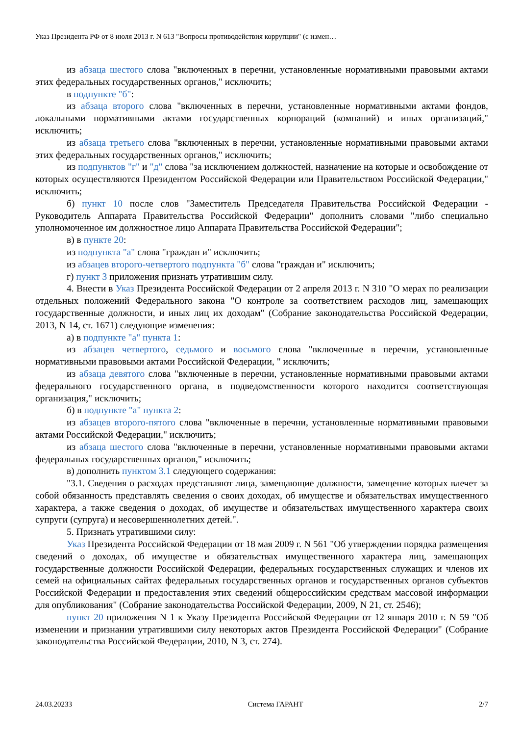Указ Президента РФ от 8 июля 2013 г. N 613 "Вопросы противодействия коррупции" (с измен…
из абзаца шестого слова "включенных в перечни, установленные нормативными правовыми актами этих федеральных государственных органов," исключить;
в подпункте "б":
из абзаца второго слова "включенных в перечни, установленные нормативными актами фондов, локальными нормативными актами государственных корпораций (компаний) и иных организаций," исключить;
из абзаца третьего слова "включенных в перечни, установленные нормативными правовыми актами этих федеральных государственных органов," исключить;
из подпунктов "г" и "д" слова "за исключением должностей, назначение на которые и освобождение от которых осуществляются Президентом Российской Федерации или Правительством Российской Федерации," исключить;
б) пункт 10 после слов "Заместитель Председателя Правительства Российской Федерации - Руководитель Аппарата Правительства Российской Федерации" дополнить словами "либо специально уполномоченное им должностное лицо Аппарата Правительства Российской Федерации";
в) в пункте 20:
из подпункта "а" слова "граждан и" исключить;
из абзацев второго-четвертого подпункта "б" слова "граждан и" исключить;
г) пункт 3 приложения признать утратившим силу.
4. Внести в Указ Президента Российской Федерации от 2 апреля 2013 г. N 310 "О мерах по реализации отдельных положений Федерального закона "О контроле за соответствием расходов лиц, замещающих государственные должности, и иных лиц их доходам" (Собрание законодательства Российской Федерации, 2013, N 14, ст. 1671) следующие изменения:
а) в подпункте "а" пункта 1:
из абзацев четвертого, седьмого и восьмого слова "включенные в перечни, установленные нормативными правовыми актами Российской Федерации, " исключить;
из абзаца девятого слова "включенные в перечни, установленные нормативными правовыми актами федерального государственного органа, в подведомственности которого находится соответствующая организация," исключить;
б) в подпункте "а" пункта 2:
из абзацев второго-пятого слова "включенные в перечни, установленные нормативными правовыми актами Российской Федерации," исключить;
из абзаца шестого слова "включенные в перечни, установленные нормативными правовыми актами федеральных государственных органов," исключить;
в) дополнить пунктом 3.1 следующего содержания:
"3.1. Сведения о расходах представляют лица, замещающие должности, замещение которых влечет за собой обязанность представлять сведения о своих доходах, об имуществе и обязательствах имущественного характера, а также сведения о доходах, об имуществе и обязательствах имущественного характера своих супруги (супруга) и несовершеннолетних детей.".
5. Признать утратившими силу:
Указ Президента Российской Федерации от 18 мая 2009 г. N 561 "Об утверждении порядка размещения сведений о доходах, об имуществе и обязательствах имущественного характера лиц, замещающих государственные должности Российской Федерации, федеральных государственных служащих и членов их семей на официальных сайтах федеральных государственных органов и государственных органов субъектов Российской Федерации и предоставления этих сведений общероссийским средствам массовой информации для опубликования" (Собрание законодательства Российской Федерации, 2009, N 21, ст. 2546);
пункт 20 приложения N 1 к Указу Президента Российской Федерации от 12 января 2010 г. N 59 "Об изменении и признании утратившими силу некоторых актов Президента Российской Федерации" (Собрание законодательства Российской Федерации, 2010, N 3, ст. 274).
24.03.20233 Система ГАРАНТ 2/7